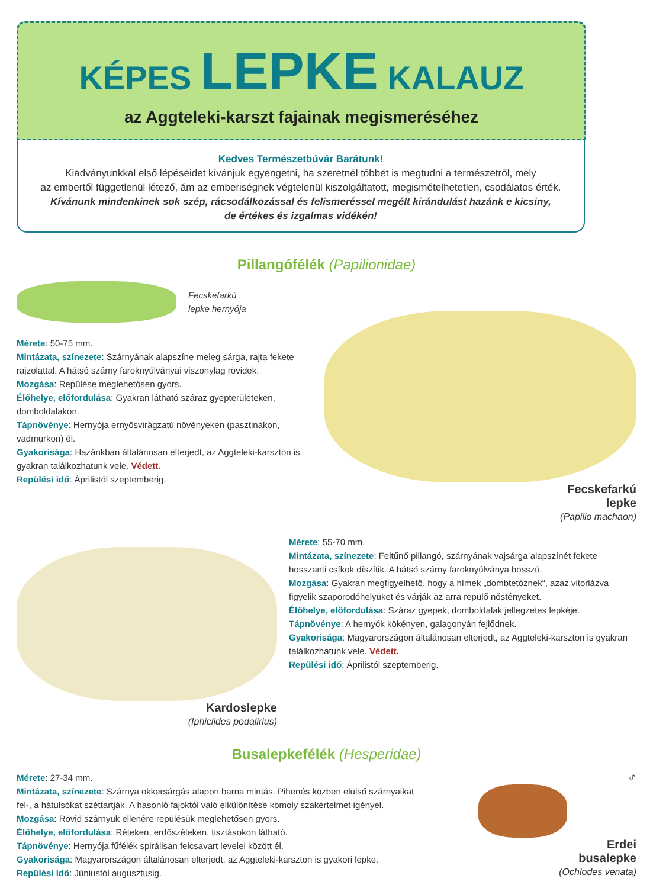KÉPES LEPKE KALAUZ
az Aggteleki-karszt fajainak megismeréséhez
Kedves Természetbúvár Barátunk!
Kiadványunkkal első lépéseidet kívánjuk egyengetni, ha szeretnél többet is megtudni a természetről, mely
az embertől függetlenül létező, ám az emberiségnek végtelenül kiszolgáltatott, megismételhetetlen, csodálatos érték.
Kívánunk mindenkinek sok szép, rácsodálkozással és felismeréssel megélt kirándulást hazánk e kicsiny,
de értékes és izgalmas vidékén!
Pillangófélék (Papilionidae)
Fecskefarkú
lepke hernyója
Mérete: 50-75 mm.
Mintázata, színezete: Szárnyának alapszíne meleg sárga, rajta fekete rajzolattal. A hátsó szárny faroknyúlványai viszonylag rövidek.
Mozgása: Repülése meglehetősen gyors.
Élőhelye, előfordulása: Gyakran látható száraz gyepterületeken, domboldalakon.
Tápnövénye: Hernyója ernyősvirágzatú növényeken (pasztinákon, vadmurkon) él.
Gyakorisága: Hazánkban általánosan elterjedt, az Aggteleki-karszton is gyakran találkozhatunk vele. Védett.
Repülési idő: Áprilistól szeptemberig.
Fecskefarkú
lepke
(Papilio machaon)
Kardoslepke
(Iphiclides podalirius)
Mérete: 55-70 mm.
Mintázata, színezete: Feltűnő pillangó, szárnyának vajsárga alapszínét fekete hosszanti csíkok díszítik. A hátsó szárny faroknyúlványa hosszú.
Mozgása: Gyakran megfigyelhető, hogy a hímek „dombtetőznek“, azaz vitorlázva figyelik szaporodóhelyüket és várják az arra repülő nőstényeket.
Élőhelye, előfordulása: Száraz gyepek, domboldalak jellegzetes lepkéje.
Tápnövénye: A hernyók kökényen, galagonyán fejlődnek.
Gyakorisága: Magyarországon általánosan elterjedt, az Aggteleki-karszton is gyakran találkozhatunk vele. Védett.
Repülési idő: Áprilistól szeptemberig.
Busalepkefélék (Hesperidae)
Mérete: 27-34 mm.
Mintázata, színezete: Szárnya okkersárgás alapon barna mintás. Pihenés közben elülső szárnyaikat fel-, a hátulsókat széttartják. A hasonló fajoktól való elkülönítése komoly szakértelmet igényel.
Mozgása: Rövid szárnyuk ellenére repülésük meglehetősen gyors.
Élőhelye, előfordulása: Réteken, erdőszéleken, tisztásokon látható.
Tápnövénye: Hernyója fűfélék spirálisan felcsavart levelei között él.
Gyakorisága: Magyarországon általánosan elterjedt, az Aggteleki-karszton is gyakori lepke.
Repülési idő: Júniustól augusztusig.
♂
Erdei
busalepke
(Ochlodes venata)